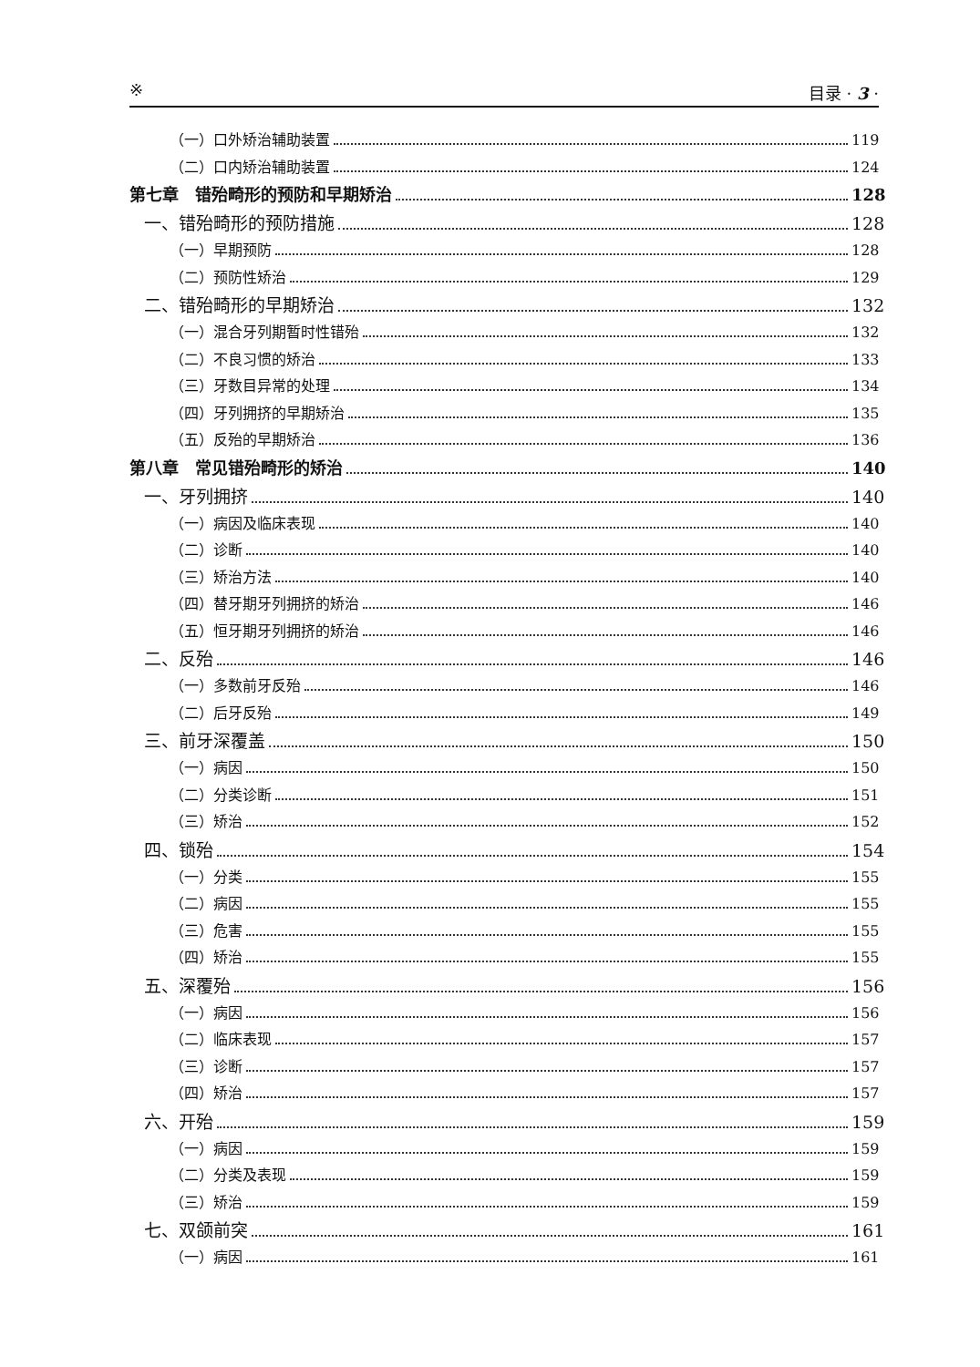※ 目录 · 3 ·
（一）口外矫治辅助装置 119
（二）口内矫治辅助装置 124
第七章　错殆畸形的预防和早期矫治 128
一、错殆畸形的预防措施 128
（一）早期预防 128
（二）预防性矫治 129
二、错殆畸形的早期矫治 132
（一）混合牙列期暂时性错殆 132
（二）不良习惯的矫治 133
（三）牙数目异常的处理 134
（四）牙列拥挤的早期矫治 135
（五）反殆的早期矫治 136
第八章　常见错殆畸形的矫治 140
一、牙列拥挤 140
（一）病因及临床表现 140
（二）诊断 140
（三）矫治方法 140
（四）替牙期牙列拥挤的矫治 146
（五）恒牙期牙列拥挤的矫治 146
二、反殆 146
（一）多数前牙反殆 146
（二）后牙反殆 149
三、前牙深覆盖 150
（一）病因 150
（二）分类诊断 151
（三）矫治 152
四、锁殆 154
（一）分类 155
（二）病因 155
（三）危害 155
（四）矫治 155
五、深覆殆 156
（一）病因 156
（二）临床表现 157
（三）诊断 157
（四）矫治 157
六、开殆 159
（一）病因 159
（二）分类及表现 159
（三）矫治 159
七、双颌前突 161
（一）病因 161